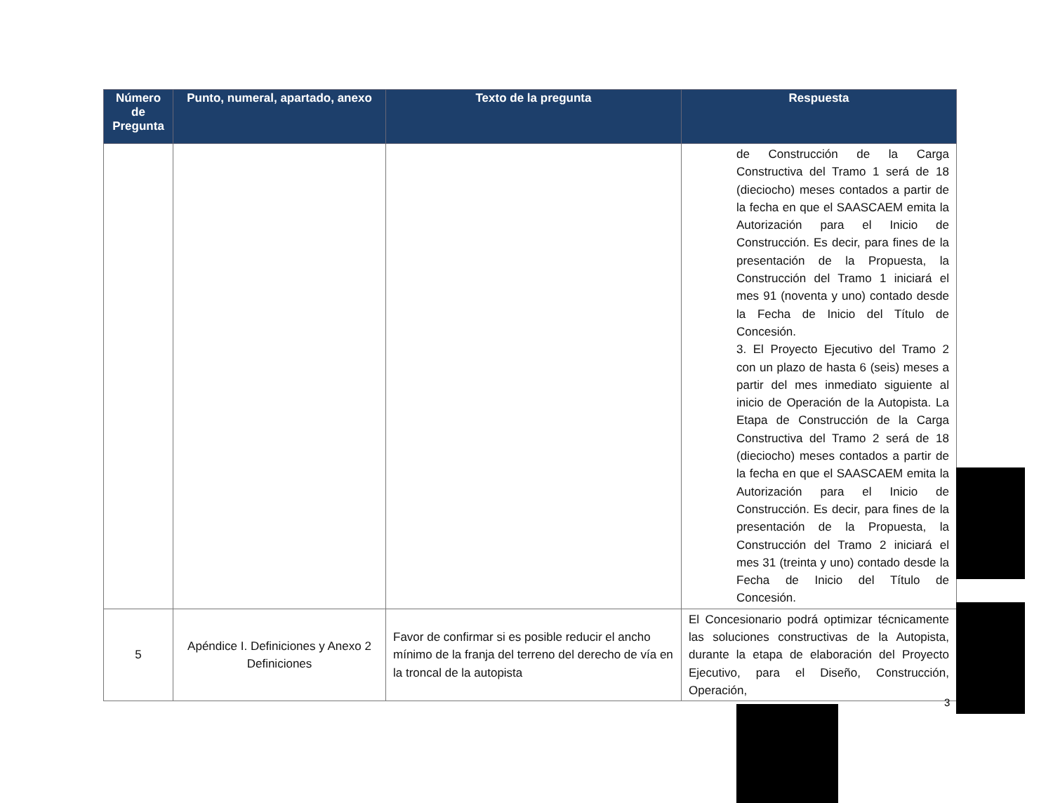| Número de Pregunta | Punto, numeral, apartado, anexo | Texto de la pregunta | Respuesta |
| --- | --- | --- | --- |
| | | | de Construcción de la Carga Constructiva del Tramo 1 será de 18 (dieciocho) meses contados a partir de la fecha en que el SAASCAEM emita la Autorización para el Inicio de Construcción. Es decir, para fines de la presentación de la Propuesta, la Construcción del Tramo 1 iniciará el mes 91 (noventa y uno) contado desde la Fecha de Inicio del Título de Concesión. 3. El Proyecto Ejecutivo del Tramo 2 con un plazo de hasta 6 (seis) meses a partir del mes inmediato siguiente al inicio de Operación de la Autopista. La Etapa de Construcción de la Carga Constructiva del Tramo 2 será de 18 (dieciocho) meses contados a partir de la fecha en que el SAASCAEM emita la Autorización para el Inicio de Construcción. Es decir, para fines de la presentación de la Propuesta, la Construcción del Tramo 2 iniciará el mes 31 (treinta y uno) contado desde la Fecha de Inicio del Título de Concesión. |
| 5 | Apéndice I. Definiciones y Anexo 2 Definiciones | Favor de confirmar si es posible reducir el ancho mínimo de la franja del terreno del derecho de vía en la troncal de la autopista | El Concesionario podrá optimizar técnicamente las soluciones constructivas de la Autopista, durante la etapa de elaboración del Proyecto Ejecutivo, para el Diseño, Construcción, Operación, |
3